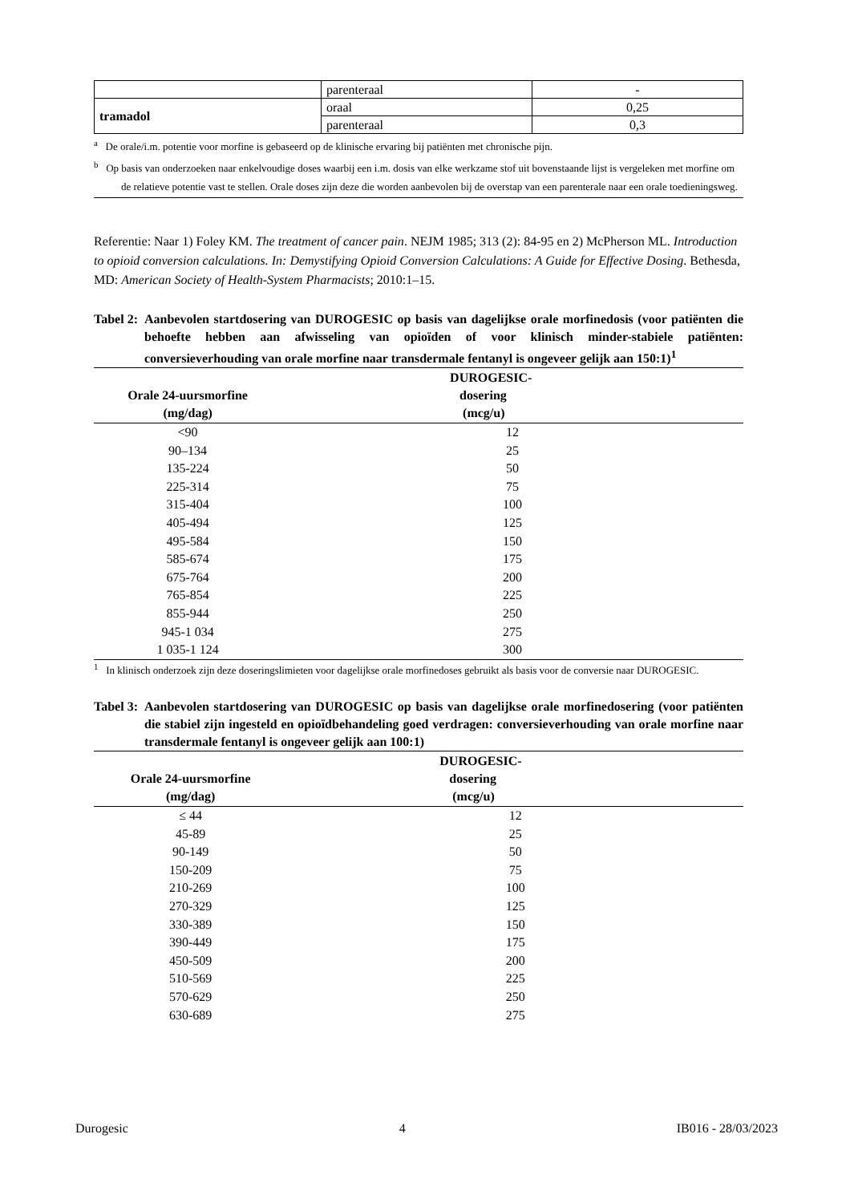| | parenteraal | - |
| tramadol | oraal | 0,25 |
| | parenteraal | 0,3 |
<sup>a</sup> De orale/i.m. potentie voor morfine is gebaseerd op de klinische ervaring bij patiënten met chronische pijn.
<sup>b</sup> Op basis van onderzoeken naar enkelvoudige doses waarbij een i.m. dosis van elke werkzame stof uit bovenstaande lijst is vergeleken met morfine om de relatieve potentie vast te stellen. Orale doses zijn deze die worden aanbevolen bij de overstap van een parenterale naar een orale toedieningsweg.
Referentie: Naar 1) Foley KM. The treatment of cancer pain. NEJM 1985; 313 (2): 84-95 en 2) McPherson ML. Introduction to opioid conversion calculations. In: Demystifying Opioid Conversion Calculations: A Guide for Effective Dosing. Bethesda, MD: American Society of Health-System Pharmacists; 2010:1–15.
Tabel 2: Aanbevolen startdosering van DUROGESIC op basis van dagelijkse orale morfinedosis (voor patiënten die behoefte hebben aan afwisseling van opioïden of voor klinisch minder-stabiele patiënten: conversieverhouding van orale morfine naar transdermale fentanyl is ongeveer gelijk aan 150:1)<sup>1</sup>
| Orale 24-uursmorfine (mg/dag) | DUROGESIC- dosering (mcg/u) |
| --- | --- |
| <90 | 12 |
| 90–134 | 25 |
| 135-224 | 50 |
| 225-314 | 75 |
| 315-404 | 100 |
| 405-494 | 125 |
| 495-584 | 150 |
| 585-674 | 175 |
| 675-764 | 200 |
| 765-854 | 225 |
| 855-944 | 250 |
| 945-1 034 | 275 |
| 1 035-1 124 | 300 |
<sup>1</sup> In klinisch onderzoek zijn deze doseringslimieten voor dagelijkse orale morfinedoses gebruikt als basis voor de conversie naar DUROGESIC.
Tabel 3: Aanbevolen startdosering van DUROGESIC op basis van dagelijkse orale morfinedosering (voor patiënten die stabiel zijn ingesteld en opioïdbehandeling goed verdragen: conversieverhouding van orale morfine naar transdermale fentanyl is ongeveer gelijk aan 100:1)
| Orale 24-uursmorfine (mg/dag) | DUROGESIC- dosering (mcg/u) |
| --- | --- |
| ≤ 44 | 12 |
| 45-89 | 25 |
| 90-149 | 50 |
| 150-209 | 75 |
| 210-269 | 100 |
| 270-329 | 125 |
| 330-389 | 150 |
| 390-449 | 175 |
| 450-509 | 200 |
| 510-569 | 225 |
| 570-629 | 250 |
| 630-689 | 275 |
Durogesic 4 IB016 - 28/03/2023